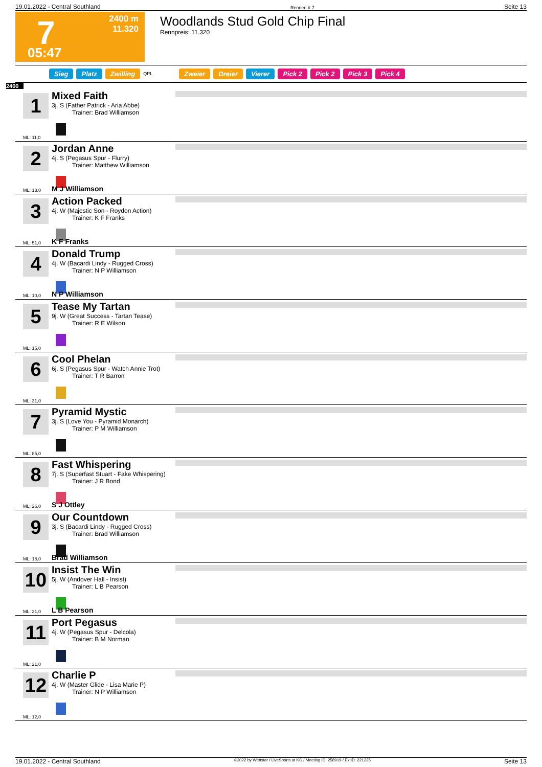19.01.2022 - Central Southland Rennen # 7 Seite 13
7 2400 m
11.320
05:47
Woodlands Stud Gold Chip Final
Rennpreis: 11.320
Sieg Platz Zwilling QPL Zweier Dreier Vierer Pick 2 Pick 2 Pick 3 Pick 4
2400
1
Mixed Faith
3j. S (Father Patrick - Aria Abbe)
Trainer: Brad Williamson
ML: 11,0
2
Jordan Anne
4j. S (Pegasus Spur - Flurry)
Trainer: Matthew Williamson
ML: 13,0 M J Williamson
3
Action Packed
4j. W (Majestic Son - Roydon Action)
Trainer: K F Franks
ML: 51,0 K F Franks
4
Donald Trump
4j. W (Bacardi Lindy - Rugged Cross)
Trainer: N P Williamson
ML: 10,0 N P Williamson
5
Tease My Tartan
9j. W (Great Success - Tartan Tease)
Trainer: R E Wilson
ML: 15,0
6
Cool Phelan
6j. S (Pegasus Spur - Watch Annie Trot)
Trainer: T R Barron
ML: 31,0
7
Pyramid Mystic
3j. S (Love You - Pyramid Monarch)
Trainer: P M Williamson
ML: 85,0
8
Fast Whispering
7j. S (Superfast Stuart - Fake Whispering)
Trainer: J R Bond
ML: 26,0 S J Ottley
9
Our Countdown
3j. S (Bacardi Lindy - Rugged Cross)
Trainer: Brad Williamson
ML: 18,0 Brad Williamson
10
Insist The Win
5j. W (Andover Hall - Insist)
Trainer: L B Pearson
ML: 21,0 L B Pearson
11
Port Pegasus
4j. W (Pegasus Spur - Delcola)
Trainer: B M Norman
ML: 21,0
12
Charlie P
4j. W (Master Glide - Lisa Marie P)
Trainer: N P Williamson
ML: 12,0
19.01.2022 - Central Southland ©2022 by Wettstar / LiveSports.at KG / Meeting ID: 258919 / ExtID: 221235 Seite 13